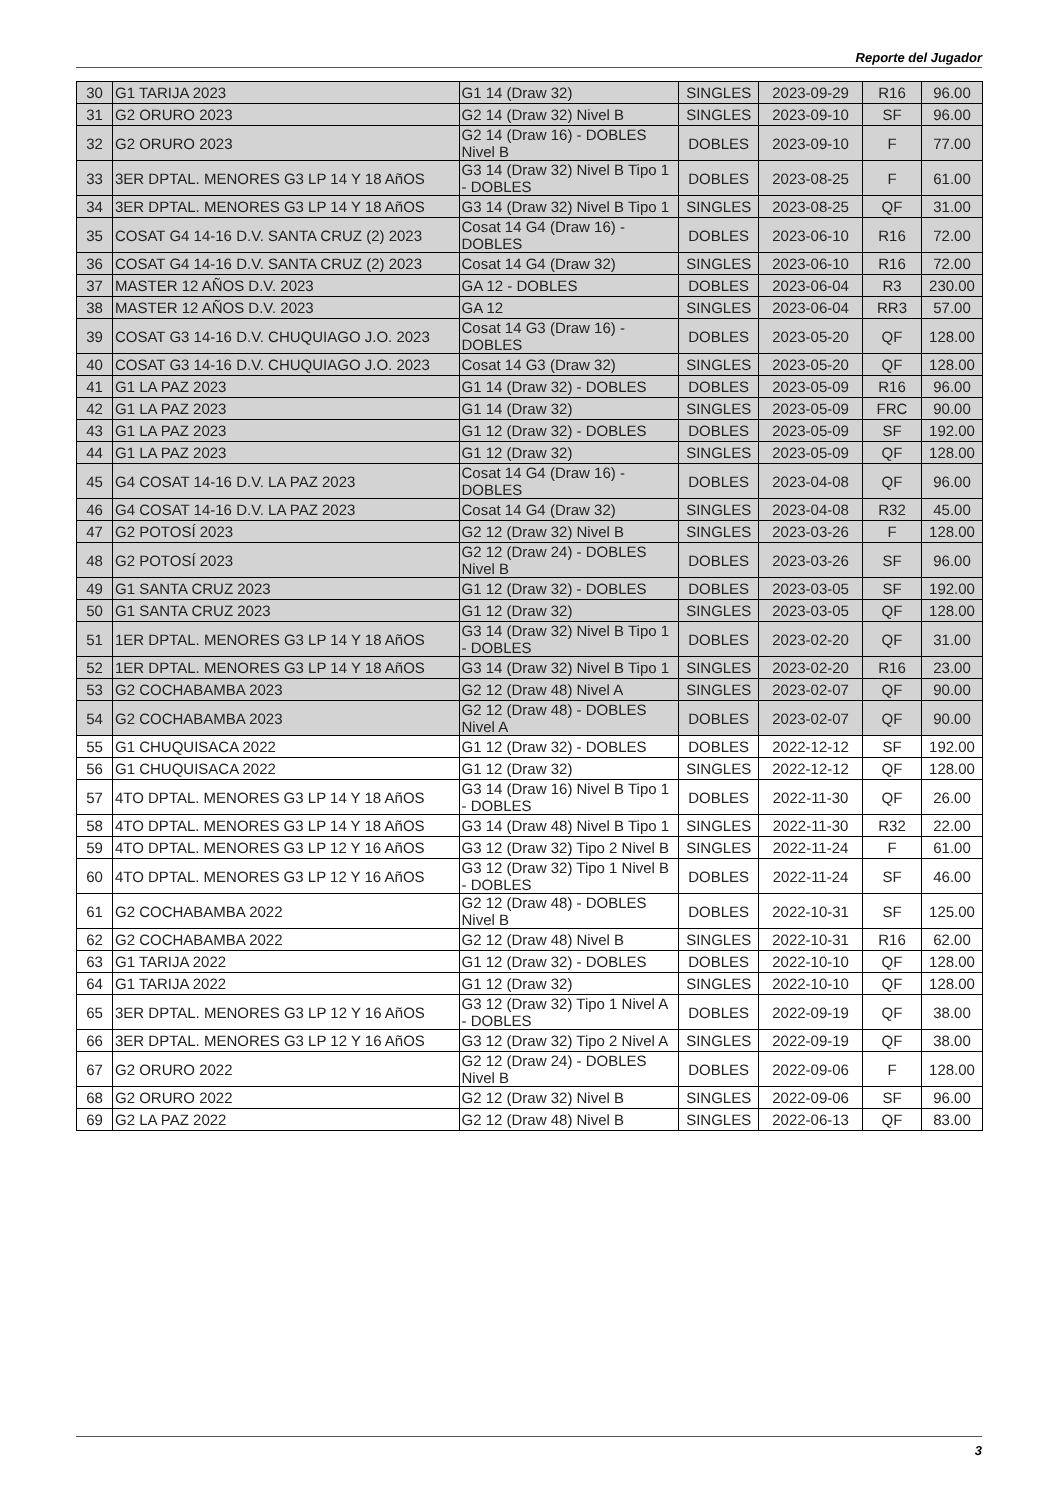Reporte del Jugador
| 30 | G1 TARIJA 2023 | G1 14 (Draw 32) | SINGLES | 2023-09-29 | R16 | 96.00 |
| 31 | G2 ORURO 2023 | G2 14 (Draw 32) Nivel B | SINGLES | 2023-09-10 | SF | 96.00 |
| 32 | G2 ORURO 2023 | G2 14 (Draw 16) - DOBLES Nivel B | DOBLES | 2023-09-10 | F | 77.00 |
| 33 | 3ER DPTAL. MENORES G3 LP 14 Y 18 AñOS | G3 14 (Draw 32) Nivel B Tipo 1 - DOBLES | DOBLES | 2023-08-25 | F | 61.00 |
| 34 | 3ER DPTAL. MENORES G3 LP 14 Y 18 AñOS | G3 14 (Draw 32) Nivel B Tipo 1 | SINGLES | 2023-08-25 | QF | 31.00 |
| 35 | COSAT G4 14-16 D.V. SANTA CRUZ (2) 2023 | Cosat 14 G4 (Draw 16) - DOBLES | DOBLES | 2023-06-10 | R16 | 72.00 |
| 36 | COSAT G4 14-16 D.V. SANTA CRUZ (2) 2023 | Cosat 14 G4 (Draw 32) | SINGLES | 2023-06-10 | R16 | 72.00 |
| 37 | MASTER 12 AÑOS D.V. 2023 | GA 12 - DOBLES | DOBLES | 2023-06-04 | R3 | 230.00 |
| 38 | MASTER 12 AÑOS D.V. 2023 | GA 12 | SINGLES | 2023-06-04 | RR3 | 57.00 |
| 39 | COSAT G3 14-16 D.V. CHUQUIAGO J.O. 2023 | Cosat 14 G3 (Draw 16) - DOBLES | DOBLES | 2023-05-20 | QF | 128.00 |
| 40 | COSAT G3 14-16 D.V. CHUQUIAGO J.O. 2023 | Cosat 14 G3 (Draw 32) | SINGLES | 2023-05-20 | QF | 128.00 |
| 41 | G1 LA PAZ 2023 | G1 14 (Draw 32) - DOBLES | DOBLES | 2023-05-09 | R16 | 96.00 |
| 42 | G1 LA PAZ 2023 | G1 14 (Draw 32) | SINGLES | 2023-05-09 | FRC | 90.00 |
| 43 | G1 LA PAZ 2023 | G1 12 (Draw 32) - DOBLES | DOBLES | 2023-05-09 | SF | 192.00 |
| 44 | G1 LA PAZ 2023 | G1 12 (Draw 32) | SINGLES | 2023-05-09 | QF | 128.00 |
| 45 | G4 COSAT 14-16 D.V. LA PAZ 2023 | Cosat 14 G4 (Draw 16) - DOBLES | DOBLES | 2023-04-08 | QF | 96.00 |
| 46 | G4 COSAT 14-16 D.V. LA PAZ 2023 | Cosat 14 G4 (Draw 32) | SINGLES | 2023-04-08 | R32 | 45.00 |
| 47 | G2 POTOSÍ 2023 | G2 12 (Draw 32) Nivel B | SINGLES | 2023-03-26 | F | 128.00 |
| 48 | G2 POTOSÍ 2023 | G2 12 (Draw 24) - DOBLES Nivel B | DOBLES | 2023-03-26 | SF | 96.00 |
| 49 | G1 SANTA CRUZ 2023 | G1 12 (Draw 32) - DOBLES | DOBLES | 2023-03-05 | SF | 192.00 |
| 50 | G1 SANTA CRUZ 2023 | G1 12 (Draw 32) | SINGLES | 2023-03-05 | QF | 128.00 |
| 51 | 1ER DPTAL. MENORES G3 LP 14 Y 18 AñOS | G3 14 (Draw 32) Nivel B Tipo 1 - DOBLES | DOBLES | 2023-02-20 | QF | 31.00 |
| 52 | 1ER DPTAL. MENORES G3 LP 14 Y 18 AñOS | G3 14 (Draw 32) Nivel B Tipo 1 | SINGLES | 2023-02-20 | R16 | 23.00 |
| 53 | G2 COCHABAMBA 2023 | G2 12 (Draw 48) Nivel A | SINGLES | 2023-02-07 | QF | 90.00 |
| 54 | G2 COCHABAMBA 2023 | G2 12 (Draw 48) - DOBLES Nivel A | DOBLES | 2023-02-07 | QF | 90.00 |
| 55 | G1 CHUQUISACA 2022 | G1 12 (Draw 32) - DOBLES | DOBLES | 2022-12-12 | SF | 192.00 |
| 56 | G1 CHUQUISACA 2022 | G1 12 (Draw 32) | SINGLES | 2022-12-12 | QF | 128.00 |
| 57 | 4TO DPTAL. MENORES G3 LP 14 Y 18 AñOS | G3 14 (Draw 16) Nivel B Tipo 1 - DOBLES | DOBLES | 2022-11-30 | QF | 26.00 |
| 58 | 4TO DPTAL. MENORES G3 LP 14 Y 18 AñOS | G3 14 (Draw 48) Nivel B Tipo 1 | SINGLES | 2022-11-30 | R32 | 22.00 |
| 59 | 4TO DPTAL. MENORES G3 LP 12 Y 16 AñOS | G3 12 (Draw 32) Tipo 2 Nivel B | SINGLES | 2022-11-24 | F | 61.00 |
| 60 | 4TO DPTAL. MENORES G3 LP 12 Y 16 AñOS | G3 12 (Draw 32) Tipo 1 Nivel B - DOBLES | DOBLES | 2022-11-24 | SF | 46.00 |
| 61 | G2 COCHABAMBA 2022 | G2 12 (Draw 48) - DOBLES Nivel B | DOBLES | 2022-10-31 | SF | 125.00 |
| 62 | G2 COCHABAMBA 2022 | G2 12 (Draw 48) Nivel B | SINGLES | 2022-10-31 | R16 | 62.00 |
| 63 | G1 TARIJA 2022 | G1 12 (Draw 32) - DOBLES | DOBLES | 2022-10-10 | QF | 128.00 |
| 64 | G1 TARIJA 2022 | G1 12 (Draw 32) | SINGLES | 2022-10-10 | QF | 128.00 |
| 65 | 3ER DPTAL. MENORES G3 LP 12 Y 16 AñOS | G3 12 (Draw 32) Tipo 1 Nivel A - DOBLES | DOBLES | 2022-09-19 | QF | 38.00 |
| 66 | 3ER DPTAL. MENORES G3 LP 12 Y 16 AñOS | G3 12 (Draw 32) Tipo 2 Nivel A | SINGLES | 2022-09-19 | QF | 38.00 |
| 67 | G2 ORURO 2022 | G2 12 (Draw 24) - DOBLES Nivel B | DOBLES | 2022-09-06 | F | 128.00 |
| 68 | G2 ORURO 2022 | G2 12 (Draw 32) Nivel B | SINGLES | 2022-09-06 | SF | 96.00 |
| 69 | G2 LA PAZ 2022 | G2 12 (Draw 48) Nivel B | SINGLES | 2022-06-13 | QF | 83.00 |
3